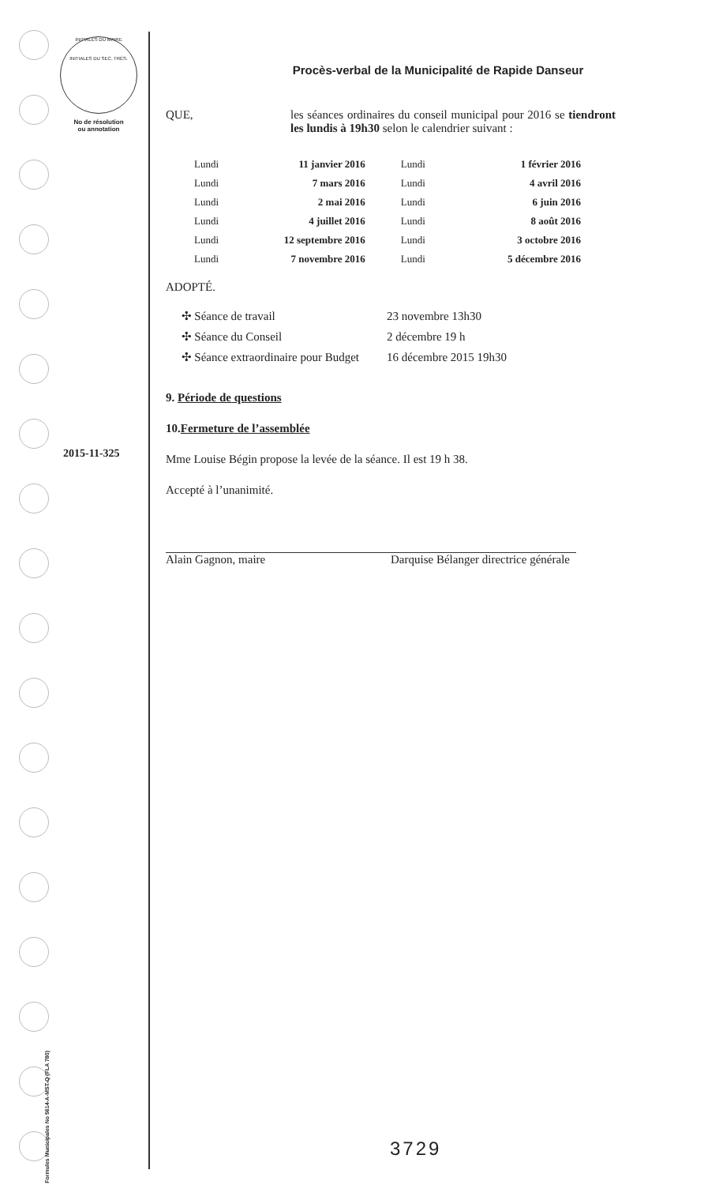INITIALES DU MAIRE
INITIALES DU SEC. TRÉS.
No de résolution
ou annotation
Procès-verbal de la Municipalité de Rapide Danseur
QUE, les séances ordinaires du conseil municipal pour 2016 se tiendront les lundis à 19h30 selon le calendrier suivant :
| Lundi | 11 janvier 2016 | Lundi | 1 février 2016 |
| Lundi | 7 mars 2016 | Lundi | 4 avril 2016 |
| Lundi | 2 mai 2016 | Lundi | 6 juin 2016 |
| Lundi | 4 juillet 2016 | Lundi | 8 août 2016 |
| Lundi | 12 septembre 2016 | Lundi | 3 octobre 2016 |
| Lundi | 7 novembre 2016 | Lundi | 5 décembre 2016 |
ADOPTÉ.
| ✣ Séance de travail | 23 novembre 13h30 |
| ✣ Séance du Conseil | 2 décembre 19 h |
| ✣ Séance extraordinaire pour Budget | 16 décembre 2015 19h30 |
9. Période de questions
10. Fermeture de l’assemblée
Mme Louise Bégin propose la levée de la séance. Il est 19 h 38.
Accepté à l’unanimité.
Alain Gagnon, maire Darquise Bélanger directrice générale
2015-11-325
Formules Municipales No 5614-A-MST-Q (FLA 780)
3729